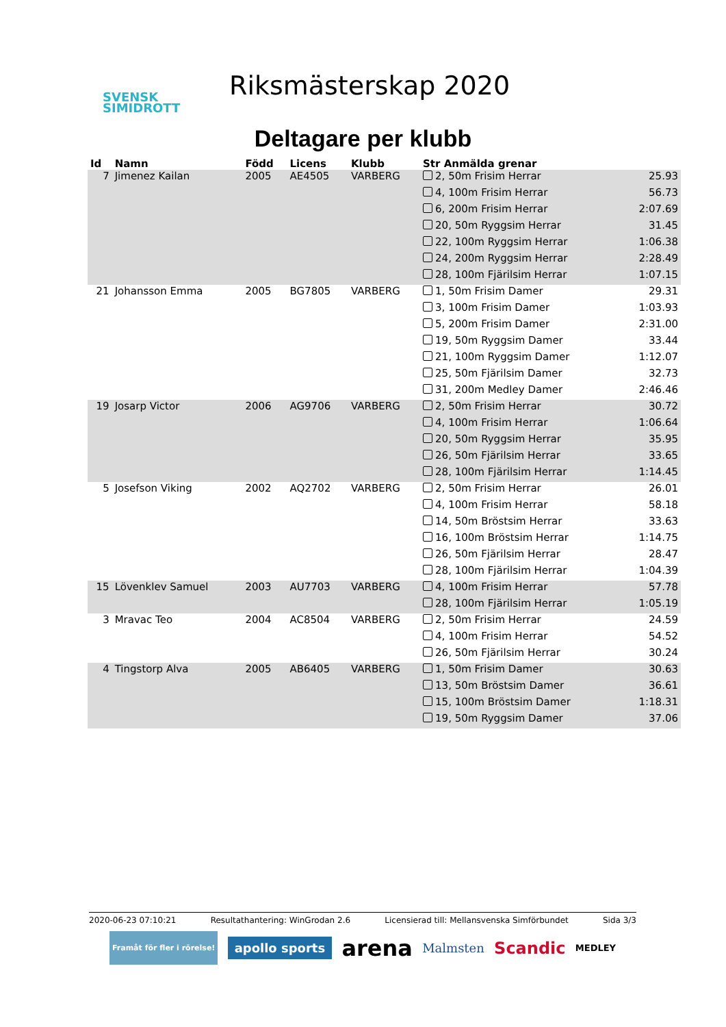SVENSK
SIMIDROTT
Riksmästerskap 2020
Deltagare per klubb
| Id | Namn | Född | Licens | Klubb | Str Anmälda grenar | |
| --- | --- | --- | --- | --- | --- | --- |
| 7 | Jimenez Kailan | 2005 | AE4505 | VARBERG | 2, 50m Frisim Herrar | 25.93 |
| | | | | | 4, 100m Frisim Herrar | 56.73 |
| | | | | | 6, 200m Frisim Herrar | 2:07.69 |
| | | | | | 20, 50m Ryggsim Herrar | 31.45 |
| | | | | | 22, 100m Ryggsim Herrar | 1:06.38 |
| | | | | | 24, 200m Ryggsim Herrar | 2:28.49 |
| | | | | | 28, 100m Fjärilsim Herrar | 1:07.15 |
| 21 | Johansson Emma | 2005 | BG7805 | VARBERG | 1, 50m Frisim Damer | 29.31 |
| | | | | | 3, 100m Frisim Damer | 1:03.93 |
| | | | | | 5, 200m Frisim Damer | 2:31.00 |
| | | | | | 19, 50m Ryggsim Damer | 33.44 |
| | | | | | 21, 100m Ryggsim Damer | 1:12.07 |
| | | | | | 25, 50m Fjärilsim Damer | 32.73 |
| | | | | | 31, 200m Medley Damer | 2:46.46 |
| 19 | Josarp Victor | 2006 | AG9706 | VARBERG | 2, 50m Frisim Herrar | 30.72 |
| | | | | | 4, 100m Frisim Herrar | 1:06.64 |
| | | | | | 20, 50m Ryggsim Herrar | 35.95 |
| | | | | | 26, 50m Fjärilsim Herrar | 33.65 |
| | | | | | 28, 100m Fjärilsim Herrar | 1:14.45 |
| 5 | Josefson Viking | 2002 | AQ2702 | VARBERG | 2, 50m Frisim Herrar | 26.01 |
| | | | | | 4, 100m Frisim Herrar | 58.18 |
| | | | | | 14, 50m Bröstsim Herrar | 33.63 |
| | | | | | 16, 100m Bröstsim Herrar | 1:14.75 |
| | | | | | 26, 50m Fjärilsim Herrar | 28.47 |
| | | | | | 28, 100m Fjärilsim Herrar | 1:04.39 |
| 15 | Lövenklev Samuel | 2003 | AU7703 | VARBERG | 4, 100m Frisim Herrar | 57.78 |
| | | | | | 28, 100m Fjärilsim Herrar | 1:05.19 |
| 3 | Mravac Teo | 2004 | AC8504 | VARBERG | 2, 50m Frisim Herrar | 24.59 |
| | | | | | 4, 100m Frisim Herrar | 54.52 |
| | | | | | 26, 50m Fjärilsim Herrar | 30.24 |
| 4 | Tingstorp Alva | 2005 | AB6405 | VARBERG | 1, 50m Frisim Damer | 30.63 |
| | | | | | 13, 50m Bröstsim Damer | 36.61 |
| | | | | | 15, 100m Bröstsim Damer | 1:18.31 |
| | | | | | 19, 50m Ryggsim Damer | 37.06 |
2020-06-23 07:10:21 Resultathantering: WinGrodan 2.6 Licensierad till: Mellansvenska Simförbundet Sida 3/3
Framåt för fler i rörelse! apollo sports arena Malmsten Scandic MEDLEY